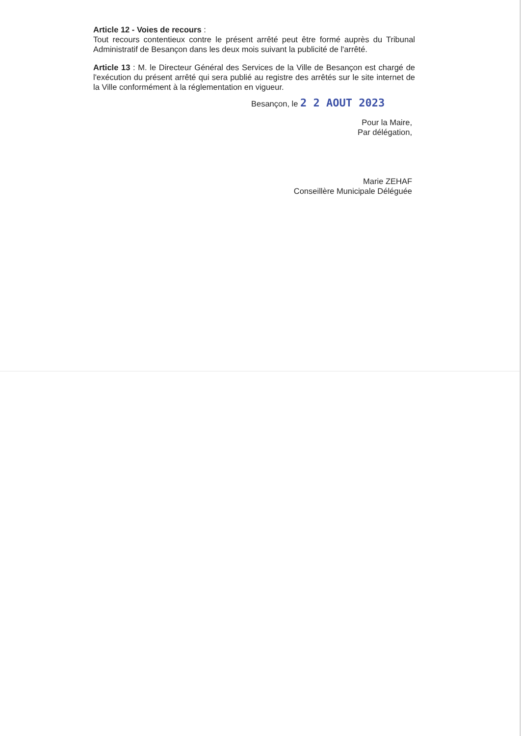Article 12 - Voies de recours :
Tout recours contentieux contre le présent arrêté peut être formé auprès du Tribunal Administratif de Besançon dans les deux mois suivant la publicité de l'arrêté.
Article 13 : M. le Directeur Général des Services de la Ville de Besançon est chargé de l'exécution du présent arrêté qui sera publié au registre des arrêtés sur le site internet de la Ville conformément à la réglementation en vigueur.
Besançon, le 2 2 AOUT 2023
Pour la Maire,
Par délégation,
Marie ZEHAF
Conseillère Municipale Déléguée